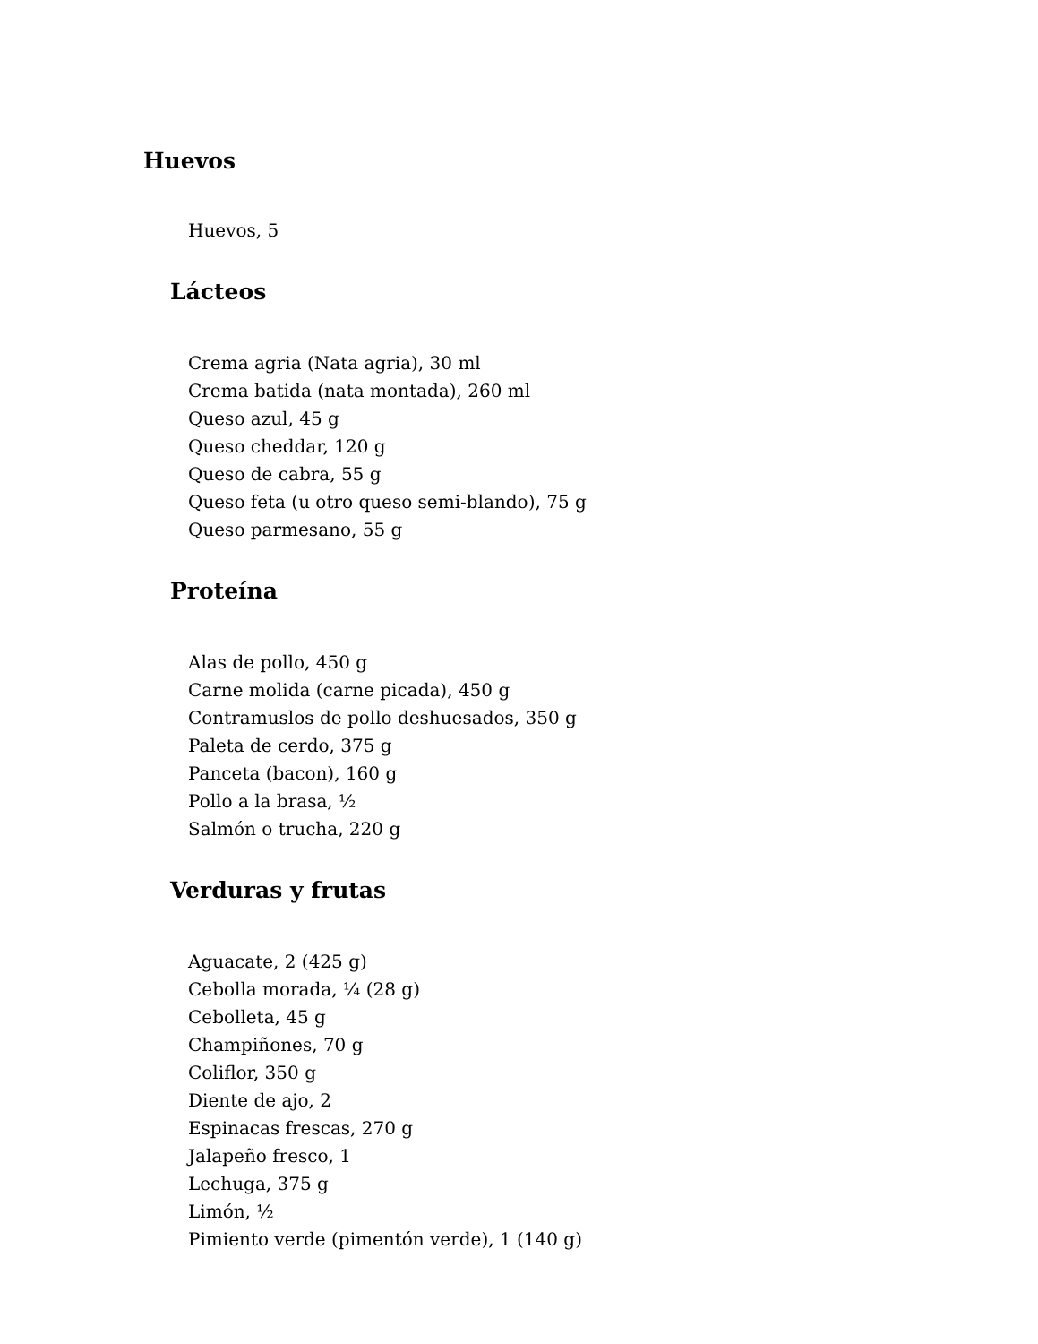Huevos
Huevos, 5
Lácteos
Crema agria (Nata agria), 30 ml
Crema batida (nata montada), 260 ml
Queso azul, 45 g
Queso cheddar, 120 g
Queso de cabra, 55 g
Queso feta (u otro queso semi-blando), 75 g
Queso parmesano, 55 g
Proteína
Alas de pollo, 450 g
Carne molida (carne picada), 450 g
Contramuslos de pollo deshuesados, 350 g
Paleta de cerdo, 375 g
Panceta (bacon), 160 g
Pollo a la brasa, ½
Salmón o trucha, 220 g
Verduras y frutas
Aguacate, 2 (425 g)
Cebolla morada, ¼ (28 g)
Cebolleta, 45 g
Champiñones, 70 g
Coliflor, 350 g
Diente de ajo, 2
Espinacas frescas, 270 g
Jalapeño fresco, 1
Lechuga, 375 g
Limón, ½
Pimiento verde (pimentón verde), 1 (140 g)